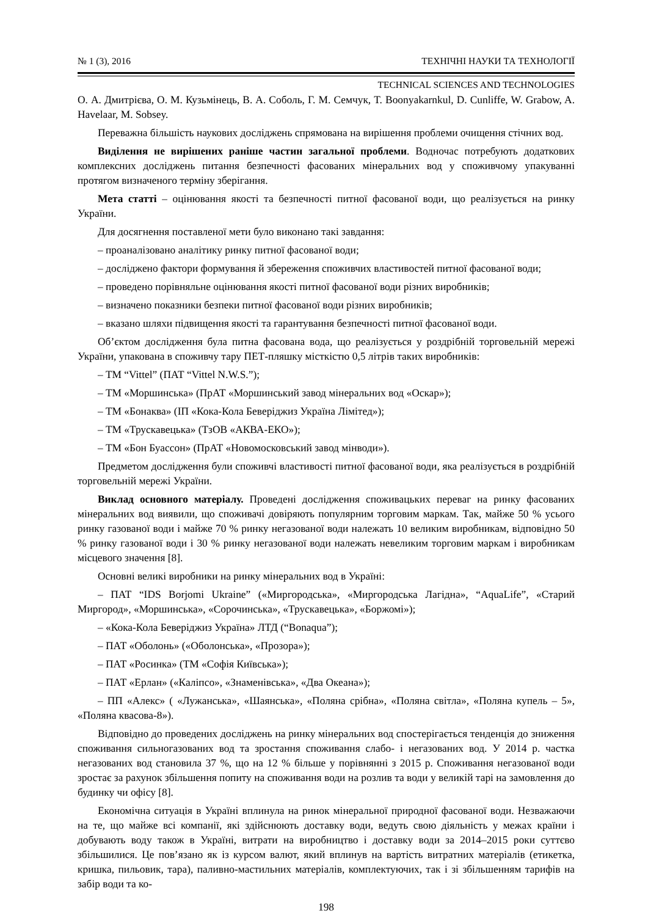№ 1 (3), 2016 ТЕХНІЧНІ НАУКИ ТА ТЕХНОЛОГІЇ
TECHNICAL SCIENCES AND TECHNOLOGIES
О. А. Дмитрієва, О. М. Кузьмінець, В. А. Соболь, Г. М. Семчук, T. Boonyakarnkul, D. Cunliffe, W. Grabow, A. Havelaar, M. Sobsey.
Переважна більшість наукових досліджень спрямована на вирішення проблеми очищення стічних вод.
Виділення не вирішених раніше частин загальної проблеми. Водночас потребують додаткових комплексних досліджень питання безпечності фасованих мінеральних вод у споживчому упакуванні протягом визначеного терміну зберігання.
Мета статті – оцінювання якості та безпечності питної фасованої води, що реалізується на ринку України.
Для досягнення поставленої мети було виконано такі завдання:
– проаналізовано аналітику ринку питної фасованої води;
– досліджено фактори формування й збереження споживчих властивостей питної фасованої води;
– проведено порівняльне оцінювання якості питної фасованої води різних виробників;
– визначено показники безпеки питної фасованої води різних виробників;
– вказано шляхи підвищення якості та гарантування безпечності питної фасованої води.
Об’єктом дослідження була питна фасована вода, що реалізується у роздрібній торговельній мережі України, упакована в споживчу тару ПЕТ-пляшку місткістю 0,5 літрів таких виробників:
– ТМ “Vittel” (ПАТ “Vittel N.W.S.”);
– ТМ «Моршинська» (ПрАТ «Моршинський завод мінеральних вод «Оскар»);
– ТМ «Бонаква» (ІП «Кока-Кола Беверіджиз Україна Лімітед»);
– ТМ «Трускавецька» (ТзОВ «АКВА-ЕКО»);
– ТМ «Бон Буассон» (ПрАТ «Новомосковський завод мінводи»).
Предметом дослідження були споживчі властивості питної фасованої води, яка реалізується в роздрібній торговельній мережі України.
Виклад основного матеріалу. Проведені дослідження споживацьких переваг на ринку фасованих мінеральних вод виявили, що споживачі довіряють популярним торговим маркам. Так, майже 50 % усього ринку газованої води і майже 70 % ринку негазованої води належать 10 великим виробникам, відповідно 50 % ринку газованої води і 30 % ринку негазованої води належать невеликим торговим маркам і виробникам місцевого значення [8].
Основні великі виробники на ринку мінеральних вод в Україні:
– ПАТ “IDS Borjomi Ukraine” («Миргородська», «Миргородська Лагідна», “AquaLife”, «Старий Миргород», «Моршинська», «Сорочинська», «Трускавецька», «Боржомі»);
– «Кока-Кола Беверіджиз Україна» ЛТД (“Bonaqua”);
– ПАТ «Оболонь» («Оболонська», «Прозора»);
– ПАТ «Росинка» (ТМ «Софія Київська»);
– ПАТ «Ерлан» («Каліпсо», «Знаменівська», «Два Океана»);
– ПП «Алекс» ( «Лужанська», «Шаянська», «Поляна срібна», «Поляна світла», «Поляна купель – 5», «Поляна квасова-8»).
Відповідно до проведених досліджень на ринку мінеральних вод спостерігається тенденція до зниження споживання сильногазованих вод та зростання споживання слабо- і негазованих вод. У 2014 р. частка негазованих вод становила 37 %, що на 12 % більше у порівнянні з 2015 р. Споживання негазованої води зростає за рахунок збільшення попиту на споживання води на розлив та води у великій тарі на замовлення до будинку чи офісу [8].
Економічна ситуація в Україні вплинула на ринок мінеральної природної фасованої води. Незважаючи на те, що майже всі компанії, які здійснюють доставку води, ведуть свою діяльність у межах країни і добувають воду також в Україні, витрати на виробництво і доставку води за 2014–2015 роки суттєво збільшилися. Це пов’язано як із курсом валют, який вплинув на вартість витратних матеріалів (етикетка, кришка, пильовик, тара), паливно-мастильних матеріалів, комплектуючих, так і зі збільшенням тарифів на забір води та ко-
198